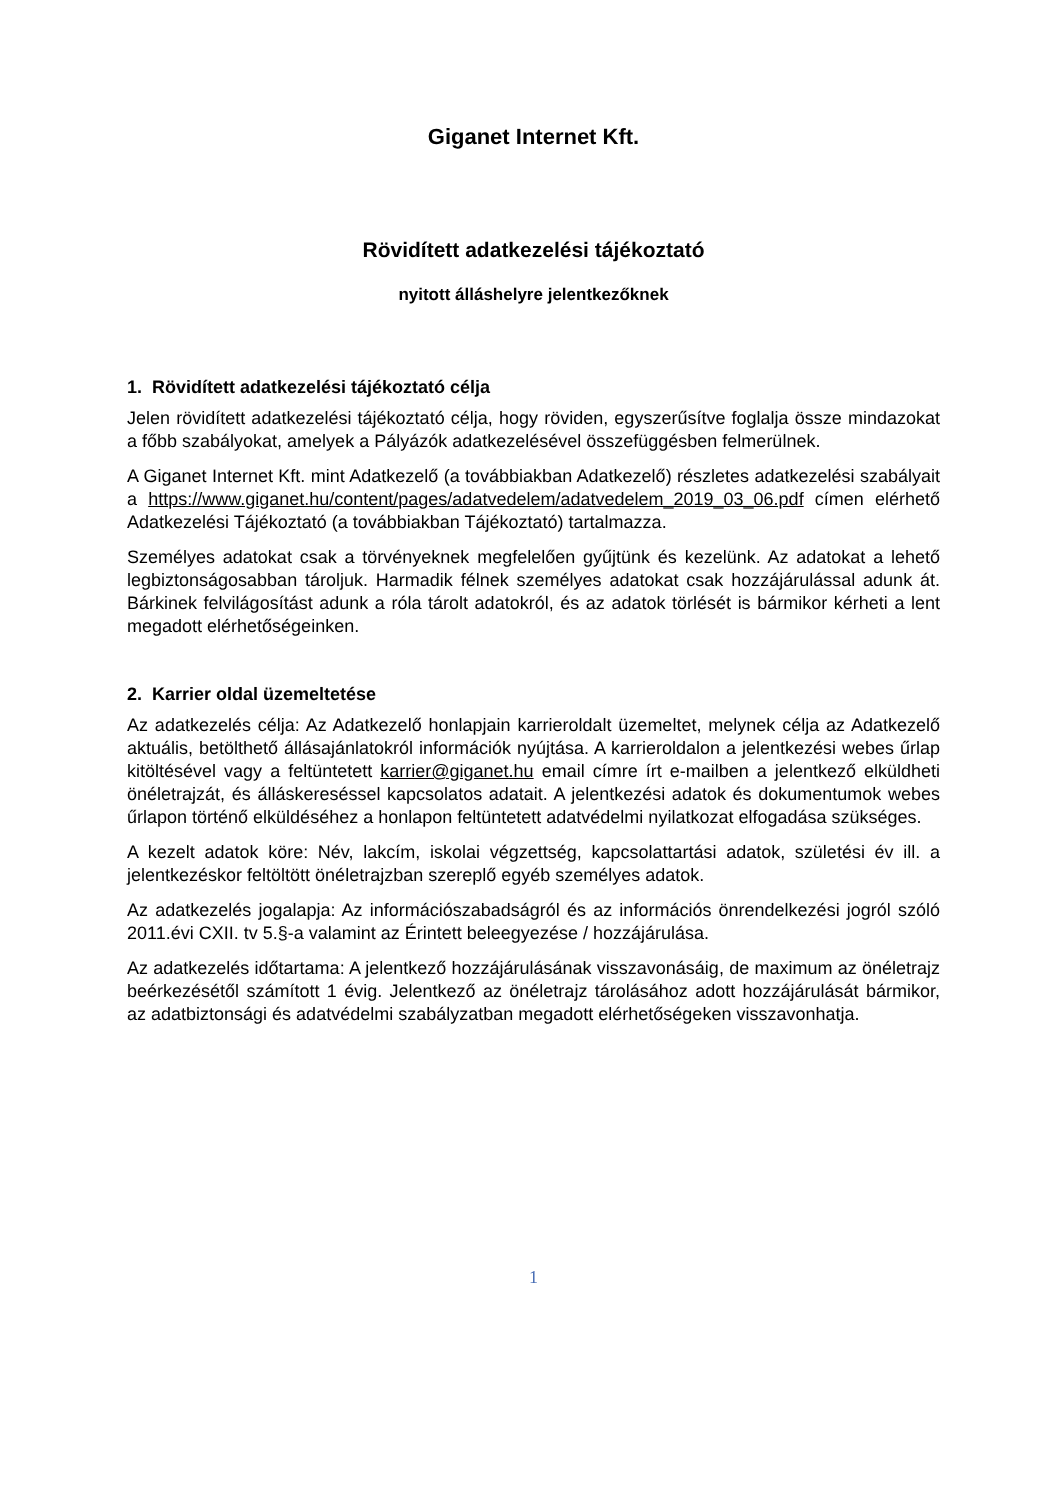Giganet Internet Kft.
Rövidített adatkezelési tájékoztató
nyitott álláshelyre jelentkezőknek
1. Rövidített adatkezelési tájékoztató célja
Jelen rövidített adatkezelési tájékoztató célja, hogy röviden, egyszerűsítve foglalja össze mindazokat a főbb szabályokat, amelyek a Pályázók adatkezelésével összefüggésben felmerülnek.
A Giganet Internet Kft. mint Adatkezelő (a továbbiakban Adatkezelő) részletes adatkezelési szabályait a https://www.giganet.hu/content/pages/adatvedelem/adatvedelem_2019_03_06.pdf címen elérhető Adatkezelési Tájékoztató (a továbbiakban Tájékoztató) tartalmazza.
Személyes adatokat csak a törvényeknek megfelelően gyűjtünk és kezelünk. Az adatokat a lehető legbiztonságosabban tároljuk. Harmadik félnek személyes adatokat csak hozzájárulással adunk át. Bárkinek felvilágosítást adunk a róla tárolt adatokról, és az adatok törlését is bármikor kérheti a lent megadott elérhetőségeinken.
2. Karrier oldal üzemeltetése
Az adatkezelés célja: Az Adatkezelő honlapjain karrieroldalt üzemeltet, melynek célja az Adatkezelő aktuális, betölthető állásajánlatokról információk nyújtása. A karrieroldalon a jelentkezési webes űrlap kitöltésével vagy a feltüntetett karrier@giganet.hu email címre írt e-mailben a jelentkező elküldheti önéletrajzát, és álláskereséssel kapcsolatos adatait. A jelentkezési adatok és dokumentumok webes űrlapon történő elküldéséhez a honlapon feltüntetett adatvédelmi nyilatkozat elfogadása szükséges.
A kezelt adatok köre: Név, lakcím, iskolai végzettség, kapcsolattartási adatok, születési év ill. a jelentkezéskor feltöltött önéletrajzban szereplő egyéb személyes adatok.
Az adatkezelés jogalapja: Az információszabadságról és az információs önrendelkezési jogról szóló 2011.évi CXII. tv 5.§-a valamint az Érintett beleegyezése / hozzájárulása.
Az adatkezelés időtartama: A jelentkező hozzájárulásának visszavonásáig, de maximum az önéletrajz beérkezésétől számított 1 évig. Jelentkező az önéletrajz tárolásához adott hozzájárulását bármikor, az adatbiztonsági és adatvédelmi szabályzatban megadott elérhetőségeken visszavonhatja.
1